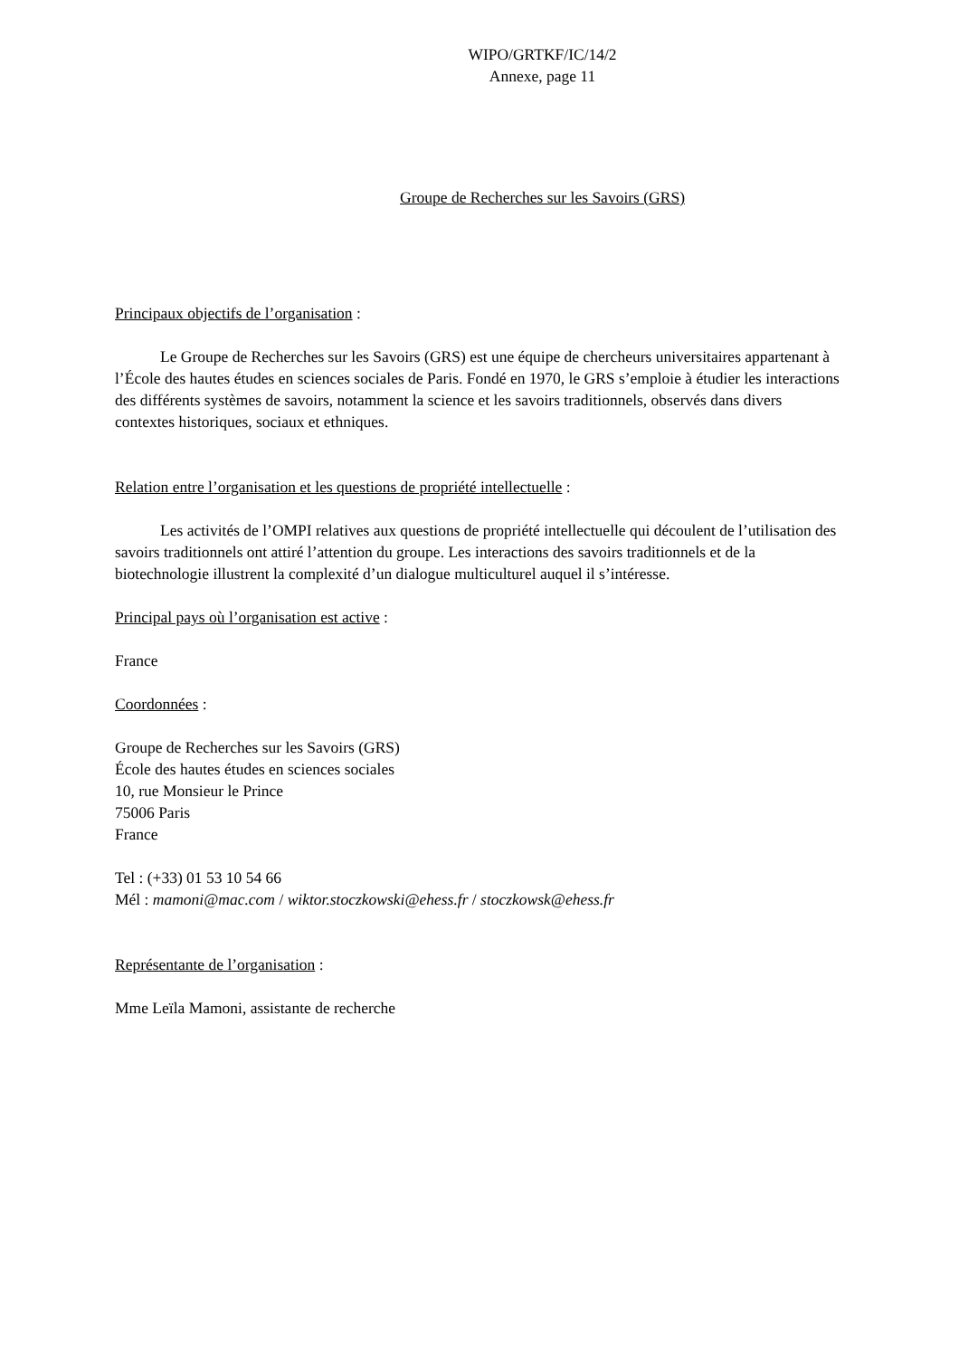WIPO/GRTKF/IC/14/2
Annexe, page 11
Groupe de Recherches sur les Savoirs (GRS)
Principaux objectifs de l’organisation :
Le Groupe de Recherches sur les Savoirs (GRS) est une équipe de chercheurs universitaires appartenant à l’École des hautes études en sciences sociales de Paris. Fondé en 1970, le GRS s’emploie à étudier les interactions des différents systèmes de savoirs, notamment la science et les savoirs traditionnels, observés dans divers contextes historiques, sociaux et ethniques.
Relation entre l’organisation et les questions de propriété intellectuelle :
Les activités de l’OMPI relatives aux questions de propriété intellectuelle qui découlent de l’utilisation des savoirs traditionnels ont attiré l’attention du groupe. Les interactions des savoirs traditionnels et de la biotechnologie illustrent la complexité d’un dialogue multiculturel auquel il s’intéresse.
Principal pays où l’organisation est active :
France
Coordonnées :
Groupe de Recherches sur les Savoirs (GRS)
École des hautes études en sciences sociales
10, rue Monsieur le Prince
75006 Paris
France
Tel : (+33) 01 53 10 54 66
Mél : mamoni@mac.com / wiktor.stoczkowski@ehess.fr / stoczkowsk@ehess.fr
Représentante de l’organisation :
Mme Leïla Mamoni, assistante de recherche